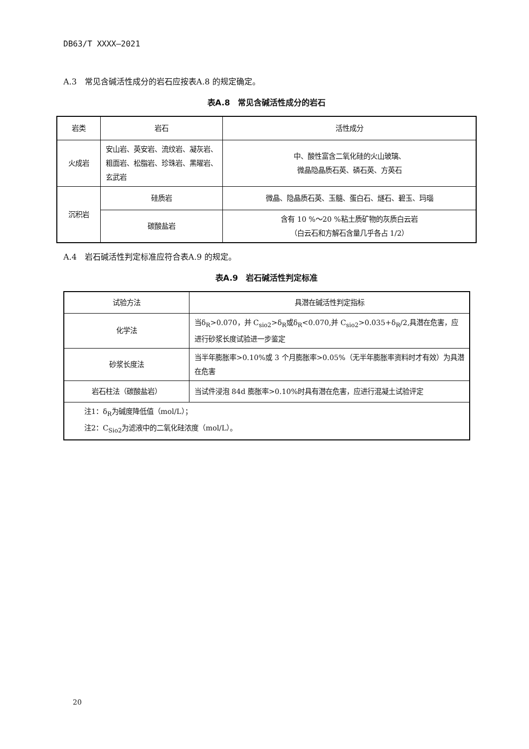DB63/T XXXX—2021
A.3　常见含碱活性成分的岩石应按表A.8 的规定确定。
表A.8　常见含碱活性成分的岩石
| 岩类 | 岩石 | 活性成分 |
| 火成岩 | 安山岩、英安岩、流纹岩、凝灰岩、粗面岩、松脂岩、珍珠岩、黑曜岩、玄武岩 | 中、酸性富含二氧化硅的火山玻璃、 微晶隐晶质石英、磷石英、方英石 |
| 沉积岩 | 硅质岩 | 微晶、隐晶质石英、玉髓、蛋白石、燧石、碧玉、玛瑙 |
| | 碳酸盐岩 | 含有 10 %～20 %粘土质矿物的灰质白云岩 （白云石和方解石含量几乎各占 1/2） |
A.4　岩石碱活性判定标准应符合表A.9 的规定。
表A.9　岩石碱活性判定标准
| 试验方法 | 具潜在碱活性判定指标 |
| 化学法 | 当δ<sub>R</sub>>0.070，并 C<sub>sio2</sub>>δ<sub>R</sub>或δ<sub>R</sub><0.070,并 C<sub>sio2</sub>>0.035+δ<sub>R</sub>/2,具潜在危害，应进行砂浆长度试验进一步鉴定 |
| 砂浆长度法 | 当半年膨胀率>0.10%或 3 个月膨胀率>0.05%（无半年膨胀率资料时才有效）为具潜在危害 |
| 岩石柱法（碳酸盐岩） | 当试件浸泡 84d 膨胀率>0.10%时具有潜在危害，应进行混凝土试验评定 |
| 注1：δ<sub>R</sub>为碱度降低值（mol/L）； 注2：C<sub>Sio2</sub>为滤液中的二氧化硅浓度（mol/L）。 | |
20